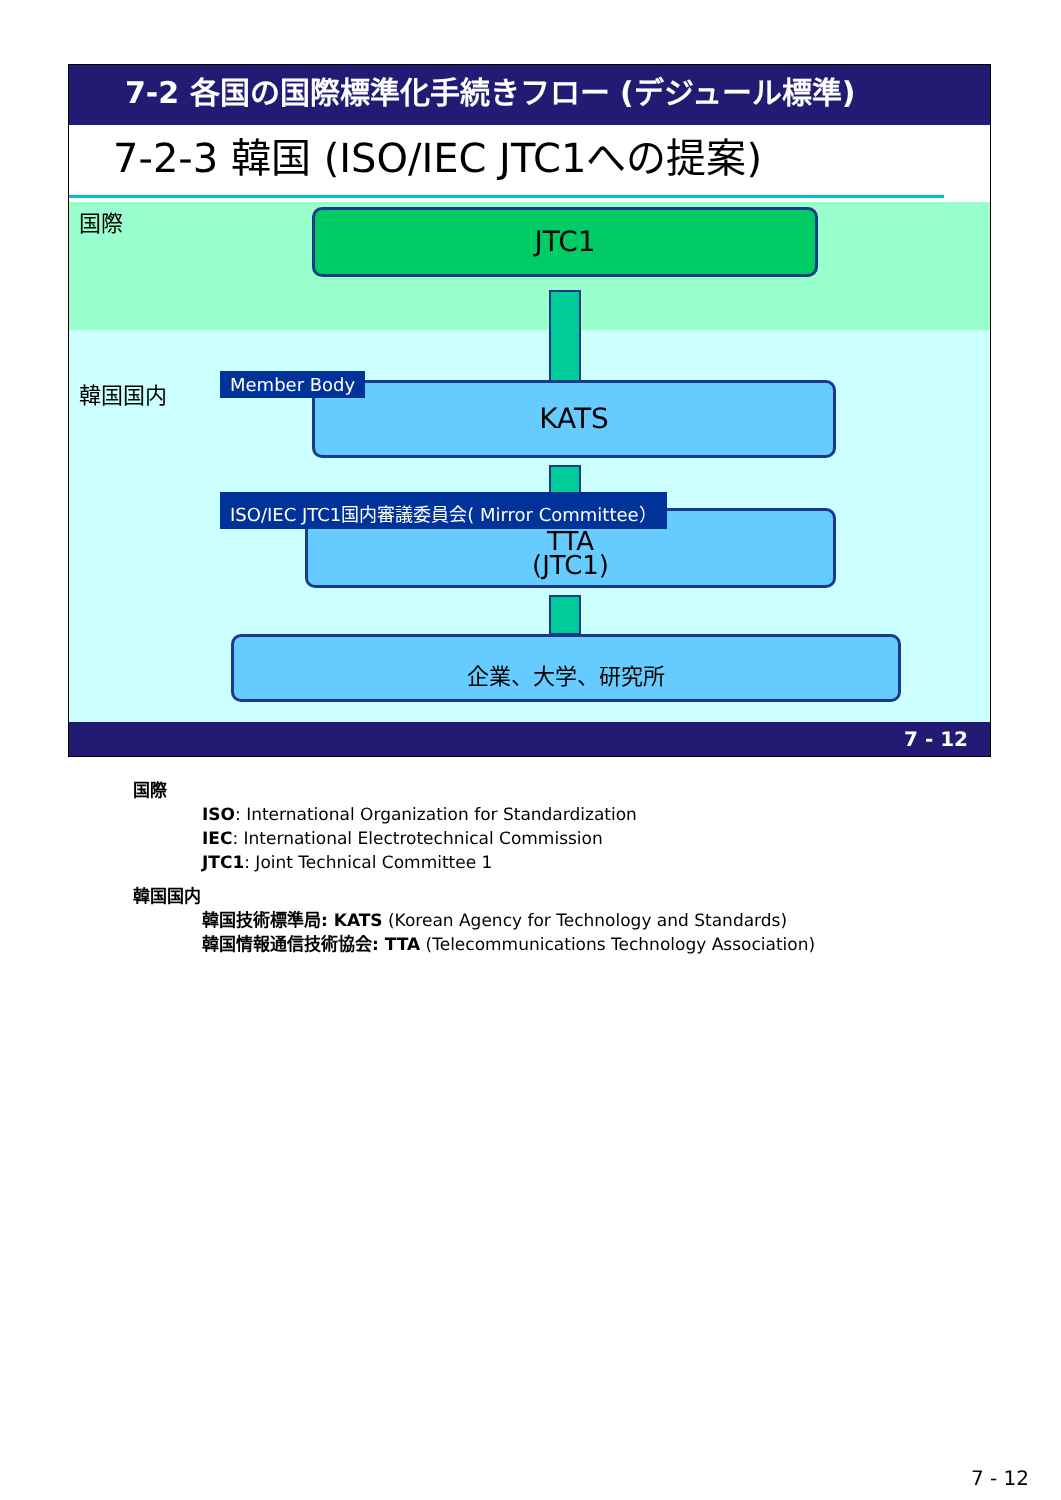7-2 各国の国際標準化手続きフロー (デジュール標準)
7-2-3 韓国 (ISO/IEC JTC1への提案)
国際
韓国国内
JTC1
KATS
Member Body
TTA
(JTC1)
ISO/IEC JTC1国内審議委員会( Mirror Committee）
企業、大学、研究所
7 - 12
国際
ISO: International Organization for Standardization
IEC: International Electrotechnical Commission
JTC1: Joint Technical Committee 1
韓国国内
韓国技術標準局: KATS (Korean Agency for Technology and Standards)
韓国情報通信技術協会: TTA (Telecommunications Technology Association)
7 - 12